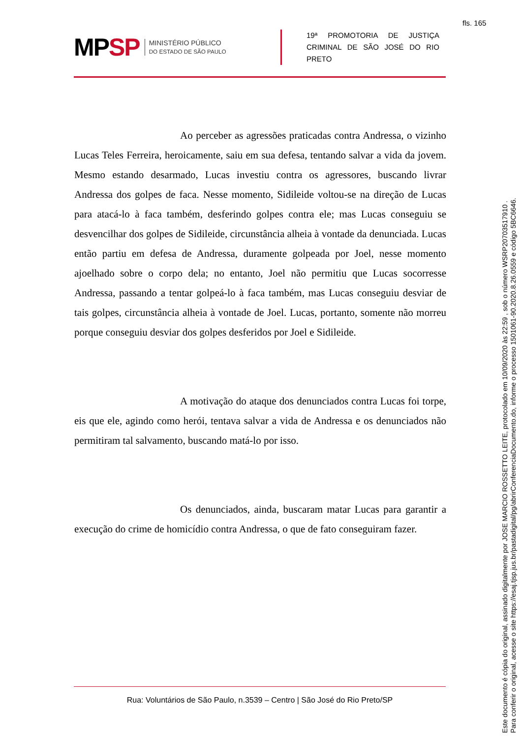fls. 165
MPSP
MINISTÉRIO PÚBLICO
DO ESTADO DE SÃO PAULO
19ª PROMOTORIA DE JUSTIÇA CRIMINAL DE SÃO JOSÉ DO RIO PRETO
Ao perceber as agressões praticadas contra Andressa, o vizinho Lucas Teles Ferreira, heroicamente, saiu em sua defesa, tentando salvar a vida da jovem. Mesmo estando desarmado, Lucas investiu contra os agressores, buscando livrar Andressa dos golpes de faca. Nesse momento, Sidileide voltou-se na direção de Lucas para atacá-lo à faca também, desferindo golpes contra ele; mas Lucas conseguiu se desvencilhar dos golpes de Sidileide, circunstância alheia à vontade da denunciada. Lucas então partiu em defesa de Andressa, duramente golpeada por Joel, nesse momento ajoelhado sobre o corpo dela; no entanto, Joel não permitiu que Lucas socorresse Andressa, passando a tentar golpeá-lo à faca também, mas Lucas conseguiu desviar de tais golpes, circunstância alheia à vontade de Joel. Lucas, portanto, somente não morreu porque conseguiu desviar dos golpes desferidos por Joel e Sidileide.
A motivação do ataque dos denunciados contra Lucas foi torpe, eis que ele, agindo como herói, tentava salvar a vida de Andressa e os denunciados não permitiram tal salvamento, buscando matá-lo por isso.
Os denunciados, ainda, buscaram matar Lucas para garantir a execução do crime de homicídio contra Andressa, o que de fato conseguiram fazer.
Rua: Voluntários de São Paulo, n.3539 – Centro | São José do Rio Preto/SP
Este documento é cópia do original, assinado digitalmente por JOSE MARCIO ROSSETTO LEITE, protocolado em 10/09/2020 às 22:59 , sob o número WSRP20703517910 .
Para conferir o original, acesse o site https://esaj.tjsp.jus.br/pastadigital/pg/abrirConferenciaDocumento.do, informe o processo 1501061-90.2020.8.26.0559 e código 5BC6646.